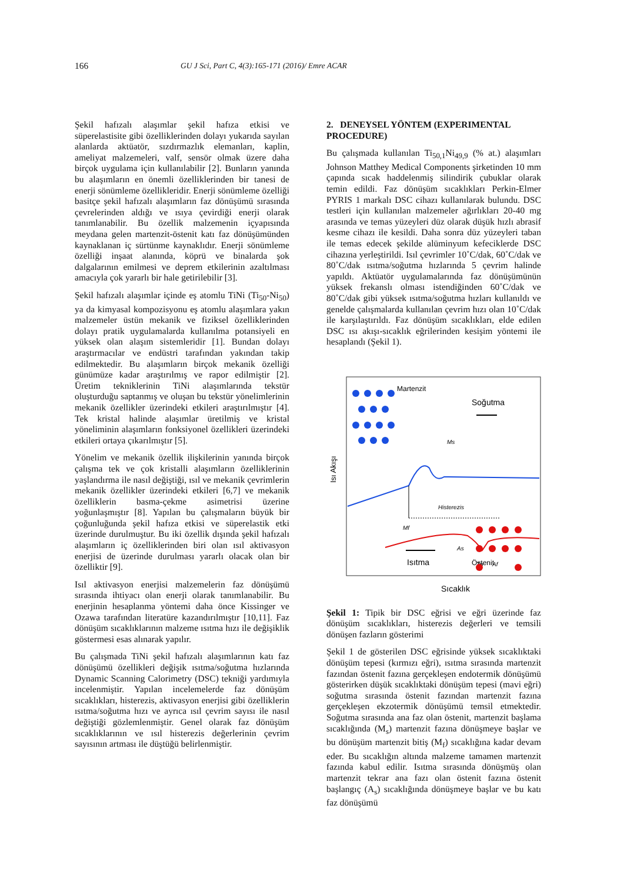166 GU J Sci, Part C, 4(3):165-171 (2016)/ Emre ACAR
Şekil hafızalı alaşımlar şekil hafıza etkisi ve süperelastisite gibi özelliklerinden dolayı yukarıda sayılan alanlarda aktüatör, sızdırmazlık elemanları, kaplin, ameliyat malzemeleri, valf, sensör olmak üzere daha birçok uygulama için kullanılabilir [2]. Bunların yanında bu alaşımların en önemli özelliklerinden bir tanesi de enerji sönümleme özellikleridir. Enerji sönümleme özelliği basitçe şekil hafızalı alaşımların faz dönüşümü sırasında çevrelerinden aldığı ve ısıya çevirdiği enerji olarak tanımlanabilir. Bu özellik malzemenin içyapısında meydana gelen martenzit-östenit katı faz dönüşümünden kaynaklanan iç sürtünme kaynaklıdır. Enerji sönümleme özelliği inşaat alanında, köprü ve binalarda şok dalgalarının emilmesi ve deprem etkilerinin azaltılması amacıyla çok yararlı bir hale getirilebilir [3].
Şekil hafızalı alaşımlar içinde eş atomlu TiNi (Ti<sub>50</sub>-Ni<sub>50</sub>) ya da kimyasal kompozisyonu eş atomlu alaşımlara yakın malzemeler üstün mekanik ve fiziksel özelliklerinden dolayı pratik uygulamalarda kullanılma potansiyeli en yüksek olan alaşım sistemleridir [1]. Bundan dolayı araştırmacılar ve endüstri tarafından yakından takip edilmektedir. Bu alaşımların birçok mekanik özelliği günümüze kadar araştırılmış ve rapor edilmiştir [2]. Üretim tekniklerinin TiNi alaşımlarında tekstür oluşturduğu saptanmış ve oluşan bu tekstür yönelimlerinin mekanik özellikler üzerindeki etkileri araştırılmıştır [4]. Tek kristal halinde alaşımlar üretilmiş ve kristal yöneliminin alaşımların fonksiyonel özellikleri üzerindeki etkileri ortaya çıkarılmıştır [5].
Yönelim ve mekanik özellik ilişkilerinin yanında birçok çalışma tek ve çok kristalli alaşımların özelliklerinin yaşlandırma ile nasıl değiştiği, ısıl ve mekanik çevrimlerin mekanik özellikler üzerindeki etkileri [6,7] ve mekanik özelliklerin basma-çekme asimetrisi üzerine yoğunlaşmıştır [8]. Yapılan bu çalışmaların büyük bir çoğunluğunda şekil hafıza etkisi ve süperelastik etki üzerinde durulmuştur. Bu iki özellik dışında şekil hafızalı alaşımların iç özelliklerinden biri olan ısıl aktivasyon enerjisi de üzerinde durulması yararlı olacak olan bir özelliktir [9].
Isıl aktivasyon enerjisi malzemelerin faz dönüşümü sırasında ihtiyacı olan enerji olarak tanımlanabilir. Bu enerjinin hesaplanma yöntemi daha önce Kissinger ve Ozawa tarafından literatüre kazandırılmıştır [10,11]. Faz dönüşüm sıcaklıklarının malzeme ısıtma hızı ile değişiklik göstermesi esas alınarak yapılır.
Bu çalışmada TiNi şekil hafızalı alaşımlarının katı faz dönüşümü özellikleri değişik ısıtma/soğutma hızlarında Dynamic Scanning Calorimetry (DSC) tekniği yardımıyla incelenmiştir. Yapılan incelemelerde faz dönüşüm sıcaklıkları, histerezis, aktivasyon enerjisi gibi özelliklerin ısıtma/soğutma hızı ve ayrıca ısıl çevrim sayısı ile nasıl değiştiği gözlemlenmiştir. Genel olarak faz dönüşüm sıcaklıklarının ve ısıl histerezis değerlerinin çevrim sayısının artması ile düştüğü belirlenmiştir.
2. DENEYSEL YÖNTEM (EXPERIMENTAL PROCEDURE)
Bu çalışmada kullanılan Ti<sub>50,1</sub>Ni<sub>49,9</sub> (% at.) alaşımları Johnson Matthey Medical Components şirketinden 10 mm çapında sıcak haddelenmiş silindirik çubuklar olarak temin edildi. Faz dönüşüm sıcaklıkları Perkin-Elmer PYRIS 1 markalı DSC cihazı kullanılarak bulundu. DSC testleri için kullanılan malzemeler ağırlıkları 20-40 mg arasında ve temas yüzeyleri düz olarak düşük hızlı abrasif kesme cihazı ile kesildi. Daha sonra düz yüzeyleri taban ile temas edecek şekilde alüminyum kefeciklerde DSC cihazına yerleştirildi. Isıl çevrimler 10˚C/dak, 60˚C/dak ve 80˚C/dak ısıtma/soğutma hızlarında 5 çevrim halinde yapıldı. Aktüatör uygulamalarında faz dönüşümünün yüksek frekanslı olması istendiğinden 60˚C/dak ve 80˚C/dak gibi yüksek ısıtma/soğutma hızları kullanıldı ve genelde çalışmalarda kullanılan çevrim hızı olan 10˚C/dak ile karşılaştırıldı. Faz dönüşüm sıcaklıkları, elde edilen DSC ısı akışı-sıcaklık eğrilerinden kesişim yöntemi ile hesaplandı (Şekil 1).
Isı Akışı
Martenzit
Soğutma
Ms
Histerezis
Mf
As
Tp
Af
Isıtma
Östenit
Sıcaklık
Şekil 1: Tipik bir DSC eğrisi ve eğri üzerinde faz dönüşüm sıcaklıkları, histerezis değerleri ve temsili dönüşen fazların gösterimi
Şekil 1 de gösterilen DSC eğrisinde yüksek sıcaklıktaki dönüşüm tepesi (kırmızı eğri), ısıtma sırasında martenzit fazından östenit fazına gerçekleşen endotermik dönüşümü gösterirken düşük sıcaklıktaki dönüşüm tepesi (mavi eğri) soğutma sırasında östenit fazından martenzit fazına gerçekleşen ekzotermik dönüşümü temsil etmektedir. Soğutma sırasında ana faz olan östenit, martenzit başlama sıcaklığında (M<sub>s</sub>) martenzit fazına dönüşmeye başlar ve bu dönüşüm martenzit bitiş (M<sub>f</sub>) sıcaklığına kadar devam eder. Bu sıcaklığın altında malzeme tamamen martenzit fazında kabul edilir. Isıtma sırasında dönüşmüş olan martenzit tekrar ana fazı olan östenit fazına östenit başlangıç (A<sub>s</sub>) sıcaklığında dönüşmeye başlar ve bu katı faz dönüşümü